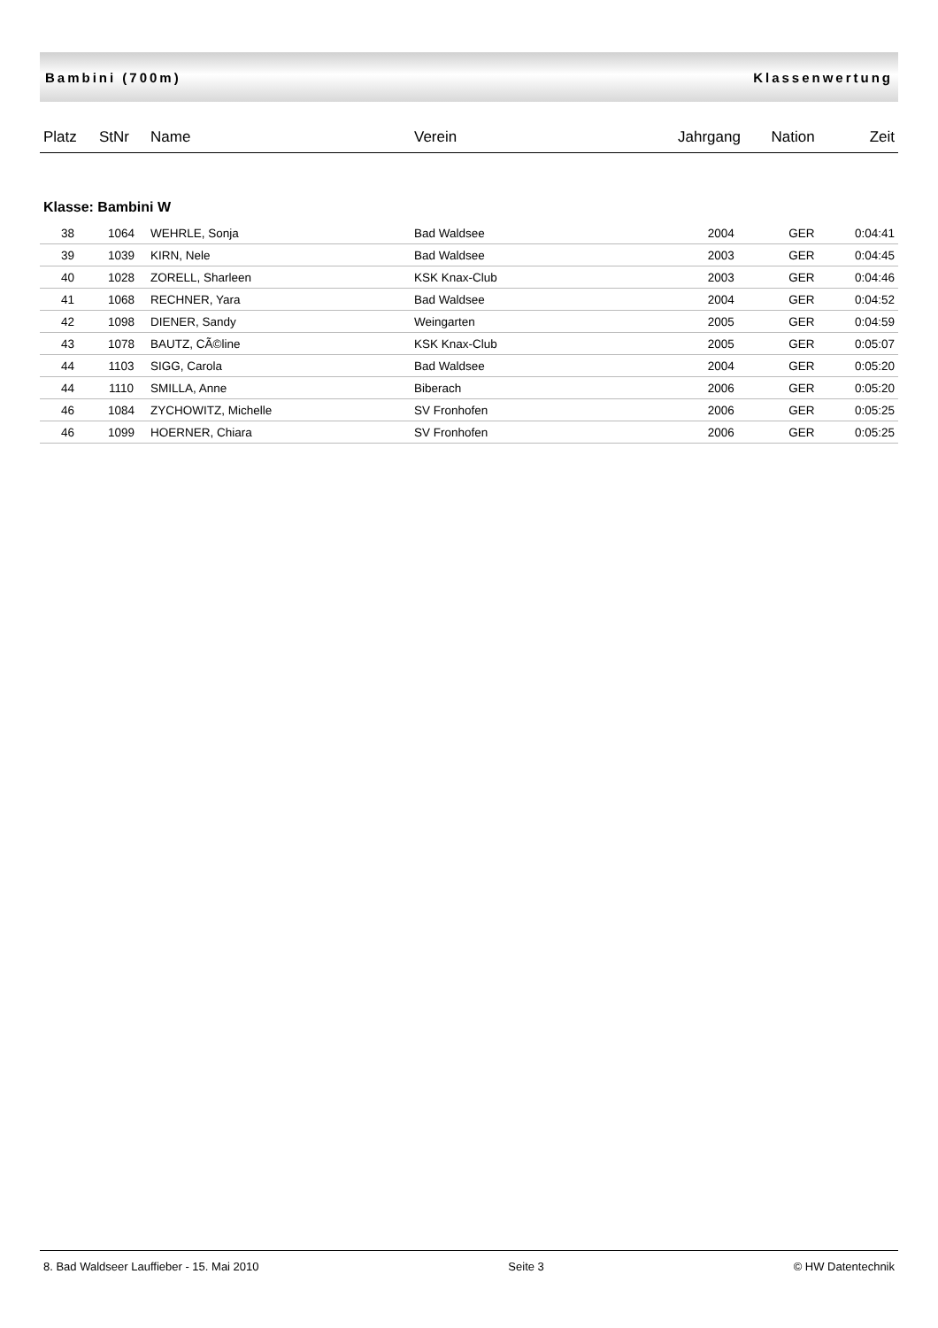Bambini (700m) Klassenwertung
| Platz | StNr | Name | Verein | Jahrgang | Nation | Zeit |
| --- | --- | --- | --- | --- | --- | --- |
| Klasse: Bambini W | | | | | | |
| 38 | 1064 | WEHRLE, Sonja | Bad Waldsee | 2004 | GER | 0:04:41 |
| 39 | 1039 | KIRN, Nele | Bad Waldsee | 2003 | GER | 0:04:45 |
| 40 | 1028 | ZORELL, Sharleen | KSK Knax-Club | 2003 | GER | 0:04:46 |
| 41 | 1068 | RECHNER, Yara | Bad Waldsee | 2004 | GER | 0:04:52 |
| 42 | 1098 | DIENER, Sandy | Weingarten | 2005 | GER | 0:04:59 |
| 43 | 1078 | BAUTZ, CÃ©line | KSK Knax-Club | 2005 | GER | 0:05:07 |
| 44 | 1103 | SIGG, Carola | Bad Waldsee | 2004 | GER | 0:05:20 |
| 44 | 1110 | SMILLA, Anne | Biberach | 2006 | GER | 0:05:20 |
| 46 | 1084 | ZYCHOWITZ, Michelle | SV Fronhofen | 2006 | GER | 0:05:25 |
| 46 | 1099 | HOERNER, Chiara | SV Fronhofen | 2006 | GER | 0:05:25 |
8. Bad Waldseer Lauffieber - 15. Mai 2010 Seite 3 © HW Datentechnik